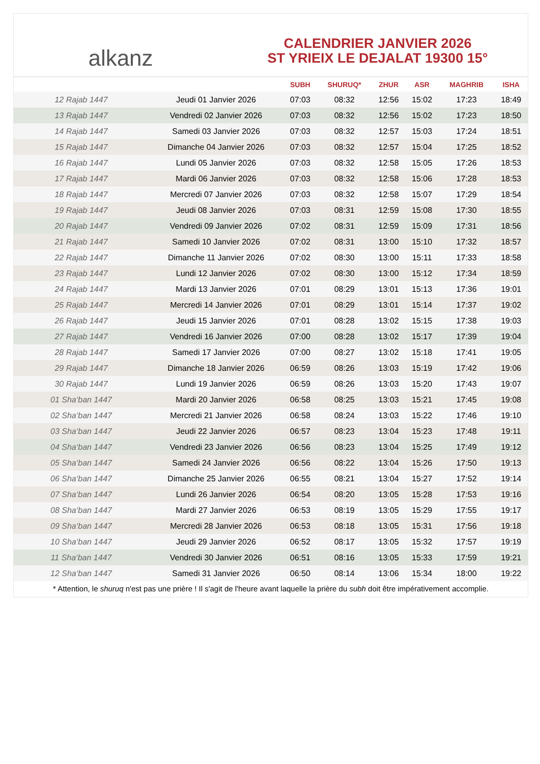alkanz
CALENDRIER JANVIER 2026
ST YRIEIX LE DEJALAT 19300 15°
| | | SUBH | SHURUQ* | ZHUR | ASR | MAGHRIB | ISHA |
| --- | --- | --- | --- | --- | --- | --- | --- |
| 12 Rajab 1447 | Jeudi 01 Janvier 2026 | 07:03 | 08:32 | 12:56 | 15:02 | 17:23 | 18:49 |
| 13 Rajab 1447 | Vendredi 02 Janvier 2026 | 07:03 | 08:32 | 12:56 | 15:02 | 17:23 | 18:50 |
| 14 Rajab 1447 | Samedi 03 Janvier 2026 | 07:03 | 08:32 | 12:57 | 15:03 | 17:24 | 18:51 |
| 15 Rajab 1447 | Dimanche 04 Janvier 2026 | 07:03 | 08:32 | 12:57 | 15:04 | 17:25 | 18:52 |
| 16 Rajab 1447 | Lundi 05 Janvier 2026 | 07:03 | 08:32 | 12:58 | 15:05 | 17:26 | 18:53 |
| 17 Rajab 1447 | Mardi 06 Janvier 2026 | 07:03 | 08:32 | 12:58 | 15:06 | 17:28 | 18:53 |
| 18 Rajab 1447 | Mercredi 07 Janvier 2026 | 07:03 | 08:32 | 12:58 | 15:07 | 17:29 | 18:54 |
| 19 Rajab 1447 | Jeudi 08 Janvier 2026 | 07:03 | 08:31 | 12:59 | 15:08 | 17:30 | 18:55 |
| 20 Rajab 1447 | Vendredi 09 Janvier 2026 | 07:02 | 08:31 | 12:59 | 15:09 | 17:31 | 18:56 |
| 21 Rajab 1447 | Samedi 10 Janvier 2026 | 07:02 | 08:31 | 13:00 | 15:10 | 17:32 | 18:57 |
| 22 Rajab 1447 | Dimanche 11 Janvier 2026 | 07:02 | 08:30 | 13:00 | 15:11 | 17:33 | 18:58 |
| 23 Rajab 1447 | Lundi 12 Janvier 2026 | 07:02 | 08:30 | 13:00 | 15:12 | 17:34 | 18:59 |
| 24 Rajab 1447 | Mardi 13 Janvier 2026 | 07:01 | 08:29 | 13:01 | 15:13 | 17:36 | 19:01 |
| 25 Rajab 1447 | Mercredi 14 Janvier 2026 | 07:01 | 08:29 | 13:01 | 15:14 | 17:37 | 19:02 |
| 26 Rajab 1447 | Jeudi 15 Janvier 2026 | 07:01 | 08:28 | 13:02 | 15:15 | 17:38 | 19:03 |
| 27 Rajab 1447 | Vendredi 16 Janvier 2026 | 07:00 | 08:28 | 13:02 | 15:17 | 17:39 | 19:04 |
| 28 Rajab 1447 | Samedi 17 Janvier 2026 | 07:00 | 08:27 | 13:02 | 15:18 | 17:41 | 19:05 |
| 29 Rajab 1447 | Dimanche 18 Janvier 2026 | 06:59 | 08:26 | 13:03 | 15:19 | 17:42 | 19:06 |
| 30 Rajab 1447 | Lundi 19 Janvier 2026 | 06:59 | 08:26 | 13:03 | 15:20 | 17:43 | 19:07 |
| 01 Sha‘ban 1447 | Mardi 20 Janvier 2026 | 06:58 | 08:25 | 13:03 | 15:21 | 17:45 | 19:08 |
| 02 Sha‘ban 1447 | Mercredi 21 Janvier 2026 | 06:58 | 08:24 | 13:03 | 15:22 | 17:46 | 19:10 |
| 03 Sha‘ban 1447 | Jeudi 22 Janvier 2026 | 06:57 | 08:23 | 13:04 | 15:23 | 17:48 | 19:11 |
| 04 Sha‘ban 1447 | Vendredi 23 Janvier 2026 | 06:56 | 08:23 | 13:04 | 15:25 | 17:49 | 19:12 |
| 05 Sha‘ban 1447 | Samedi 24 Janvier 2026 | 06:56 | 08:22 | 13:04 | 15:26 | 17:50 | 19:13 |
| 06 Sha‘ban 1447 | Dimanche 25 Janvier 2026 | 06:55 | 08:21 | 13:04 | 15:27 | 17:52 | 19:14 |
| 07 Sha‘ban 1447 | Lundi 26 Janvier 2026 | 06:54 | 08:20 | 13:05 | 15:28 | 17:53 | 19:16 |
| 08 Sha‘ban 1447 | Mardi 27 Janvier 2026 | 06:53 | 08:19 | 13:05 | 15:29 | 17:55 | 19:17 |
| 09 Sha‘ban 1447 | Mercredi 28 Janvier 2026 | 06:53 | 08:18 | 13:05 | 15:31 | 17:56 | 19:18 |
| 10 Sha‘ban 1447 | Jeudi 29 Janvier 2026 | 06:52 | 08:17 | 13:05 | 15:32 | 17:57 | 19:19 |
| 11 Sha‘ban 1447 | Vendredi 30 Janvier 2026 | 06:51 | 08:16 | 13:05 | 15:33 | 17:59 | 19:21 |
| 12 Sha‘ban 1447 | Samedi 31 Janvier 2026 | 06:50 | 08:14 | 13:06 | 15:34 | 18:00 | 19:22 |
* Attention, le shuruq n'est pas une prière ! Il s'agit de l'heure avant laquelle la prière du subh doit être impérativement accomplie.